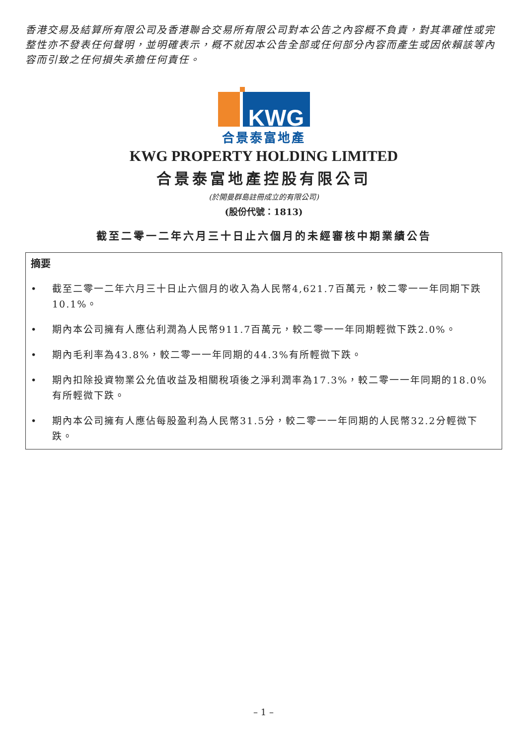香港交易及結算所有限公司及香港聯合交易所有限公司對本公告之內容概不負責，對其準確性或完整性亦不發表任何聲明，並明確表示，概不就因本公告全部或任何部分內容而產生或因依賴該等內容而引致之任何損失承擔任何責任。
KWG
合景泰富地產
KWG PROPERTY HOLDING LIMITED
合景泰富地產控股有限公司
(於開曼群島註冊成立的有限公司)
(股份代號：1813)
截至二零一二年六月三十日止六個月的未經審核中期業績公告
摘要
• 截至二零一二年六月三十日止六個月的收入為人民幣4,621.7百萬元，較二零一一年同期下跌10.1%。
• 期內本公司擁有人應佔利潤為人民幣911.7百萬元，較二零一一年同期輕微下跌2.0%。
• 期內毛利率為43.8%，較二零一一年同期的44.3%有所輕微下跌。
• 期內扣除投資物業公允值收益及相關稅項後之淨利潤率為17.3%，較二零一一年同期的18.0%有所輕微下跌。
• 期內本公司擁有人應佔每股盈利為人民幣31.5分，較二零一一年同期的人民幣32.2分輕微下跌。
– 1 –